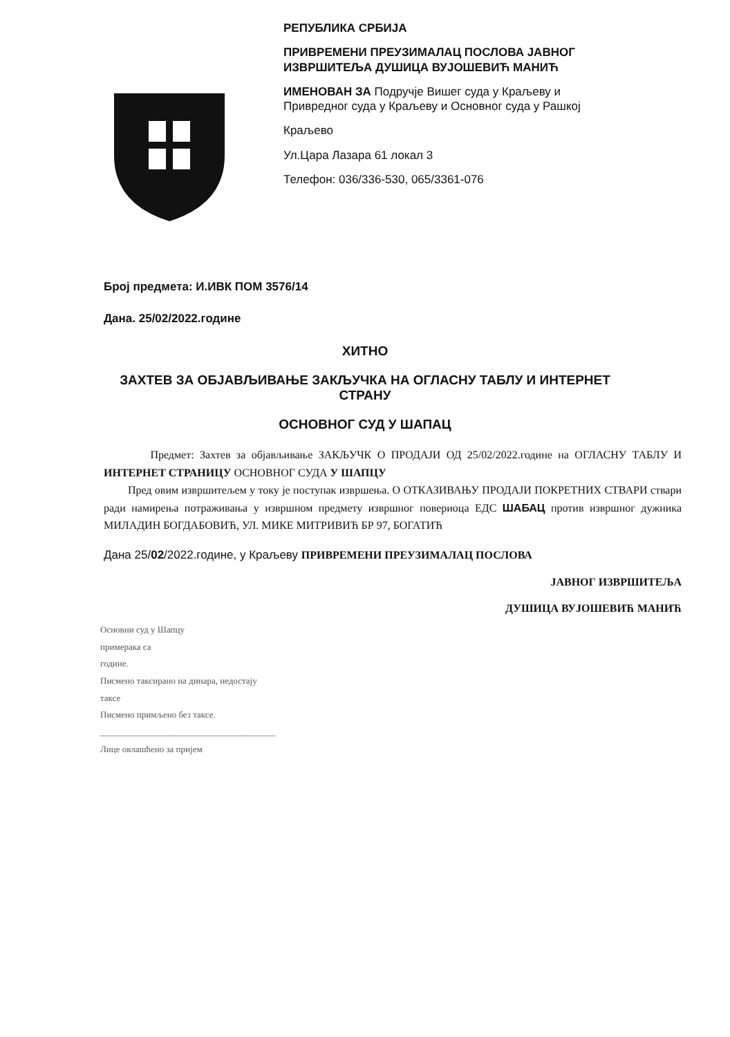РЕПУБЛИКА СРБИЈА
ПРИВРЕМЕНИ ПРЕУЗИМАЛАЦ ПОСЛОВА ЈАВНОГ
ИЗВРШИТЕЉА ДУШИЦА ВУЈОШЕВИЋ МАНИЋ
ИМЕНОВАН ЗА Подручје Вишег суда у Краљеву и
Привредног суда у Краљеву и Основног суда у Рашкој
Краљево
Ул.Цара Лазара 61 локал 3
Телефон: 036/336-530, 065/3361-076
Број предмета: И.ИВК ПОМ 3576/14
Дана. 25/02/2022.године
ХИТНО
ЗАХТЕВ ЗА ОБЈАВЉИВАЊЕ ЗАКЉУЧКА НА ОГЛАСНУ ТАБЛУ И ИНТЕРНЕТ СТРАНУ
ОСНОВНОГ СУД У ШАПАЦ
Предмет: Захтев за објављивање ЗАКЉУЧК О ПРОДАЈИ ОД 25/02/2022.године на ОГЛАСНУ ТАБЛУ И ИНТЕРНЕТ СТРАНИЦУ ОСНОВНОГ СУДА У ШАПЦУ
Пред овим извршитељем у току је поступак извршења. О ОТКАЗИВАЊУ ПРОДАЈИ ПОКРЕТНИХ СТВАРИ ствари ради намирења потраживања у извршном предмету извршног повериоца ЕДС ШАБАЦ против извршног дужника МИЛАДИН БОГДАБОВИЋ, УЛ. МИКЕ МИТРИВИЋ БР 97, БОГАТИЋ
Дана 25/02/2022.године, у Краљеву ПРИВРЕМЕНИ ПРЕУЗИМАЛАЦ ПОСЛОВА
ЈАВНОГ ИЗВРШИТЕЉА
ДУШИЦА ВУЈОШЕВИЋ МАНИЋ
Основни суд у Шапцу
примерака са
године.
Писмено таксирано на динара, недостају
таксе
Писмено примљено без таксе.
_______________________________________
Лице овлашћено за пријем